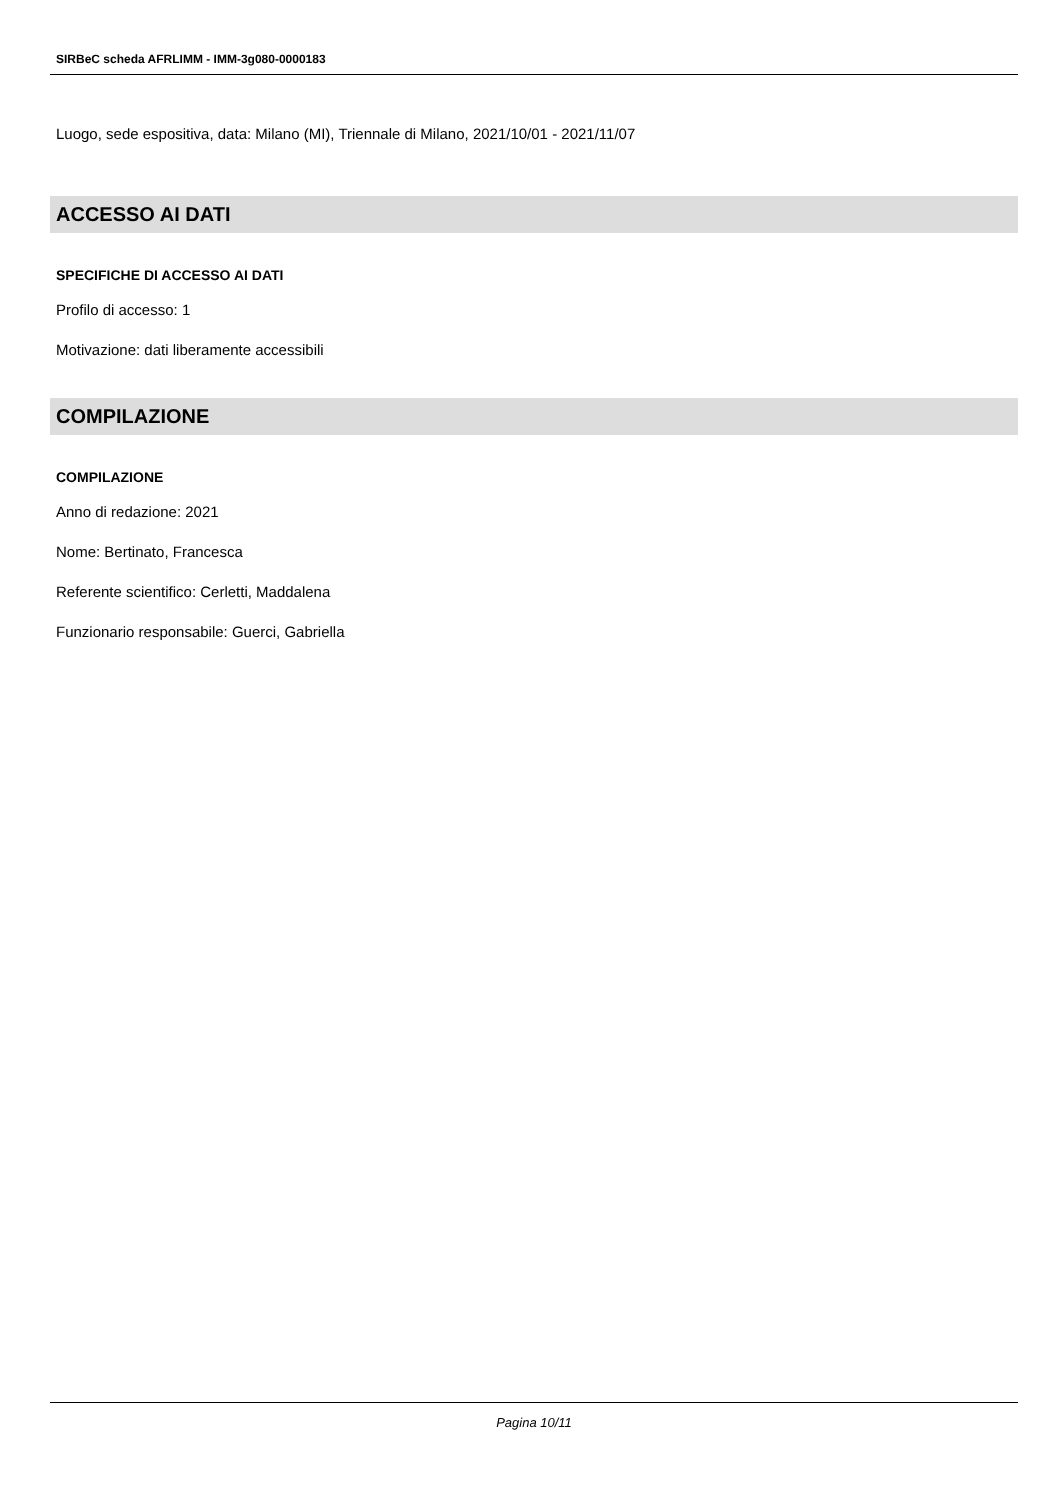SIRBeC scheda AFRLIMM - IMM-3g080-0000183
Luogo, sede espositiva, data: Milano (MI), Triennale di Milano, 2021/10/01 - 2021/11/07
ACCESSO AI DATI
SPECIFICHE DI ACCESSO AI DATI
Profilo di accesso: 1
Motivazione: dati liberamente accessibili
COMPILAZIONE
COMPILAZIONE
Anno di redazione: 2021
Nome: Bertinato, Francesca
Referente scientifico: Cerletti, Maddalena
Funzionario responsabile: Guerci, Gabriella
Pagina 10/11